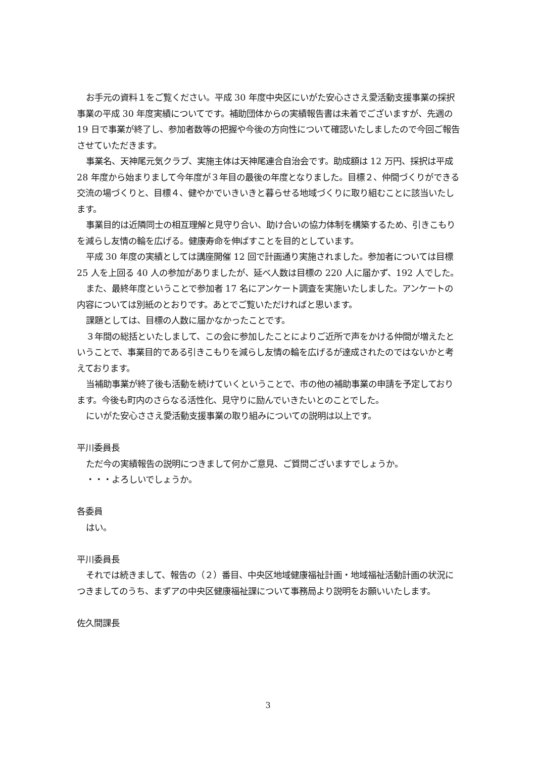お手元の資料１をご覧ください。平成 30 年度中央区にいがた安心ささえ愛活動支援事業の採択事業の平成 30 年度実績についてです。補助団体からの実績報告書は未着でございますが、先週の 19 日で事業が終了し、参加者数等の把握や今後の方向性について確認いたしましたので今回ご報告させていただきます。
事業名、天神尾元気クラブ、実施主体は天神尾連合自治会です。助成額は 12 万円、採択は平成 28 年度から始まりまして今年度が３年目の最後の年度となりました。目標２、仲間づくりができる交流の場づくりと、目標４、健やかでいきいきと暮らせる地域づくりに取り組むことに該当いたします。
事業目的は近隣同士の相互理解と見守り合い、助け合いの協力体制を構築するため、引きこもりを減らし友情の輪を広げる。健康寿命を伸ばすことを目的としています。
平成 30 年度の実績としては講座開催 12 回で計画通り実施されました。参加者については目標 25 人を上回る 40 人の参加がありましたが、延べ人数は目標の 220 人に届かず、192 人でした。
また、最終年度ということで参加者 17 名にアンケート調査を実施いたしました。アンケートの内容については別紙のとおりです。あとでご覧いただければと思います。
課題としては、目標の人数に届かなかったことです。
３年間の総括といたしまして、この会に参加したことによりご近所で声をかける仲間が増えたということで、事業目的である引きこもりを減らし友情の輪を広げるが達成されたのではないかと考えております。
当補助事業が終了後も活動を続けていくということで、市の他の補助事業の申請を予定しております。今後も町内のさらなる活性化、見守りに励んでいきたいとのことでした。
にいがた安心ささえ愛活動支援事業の取り組みについての説明は以上です。
平川委員長
ただ今の実績報告の説明につきまして何かご意見、ご質問ございますでしょうか。
・・・よろしいでしょうか。
各委員
はい。
平川委員長
それでは続きまして、報告の（２）番目、中央区地域健康福祉計画・地域福祉活動計画の状況につきましてのうち、まずアの中央区健康福祉課について事務局より説明をお願いいたします。
佐久間課長
3